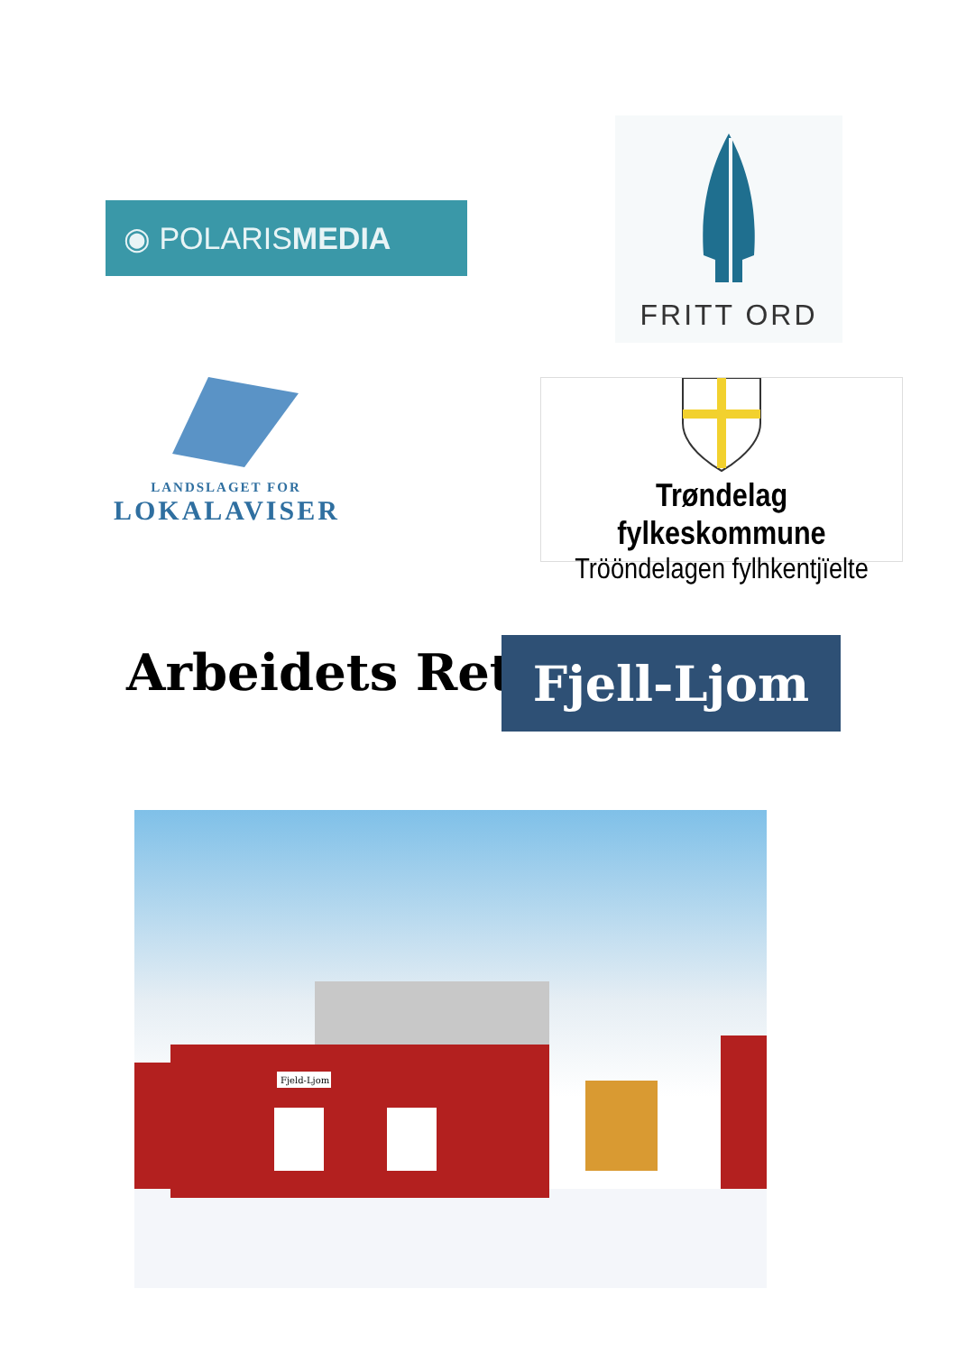◉ POLARISMEDIA
FRITT ORD
LANDSLAGET FOR
LOKALAVISER
Trøndelag fylkeskommune
Trööndelagen fylhkentjïelte
Arbeidets Rett Fjell-Ljom
Fjeld-Ljom